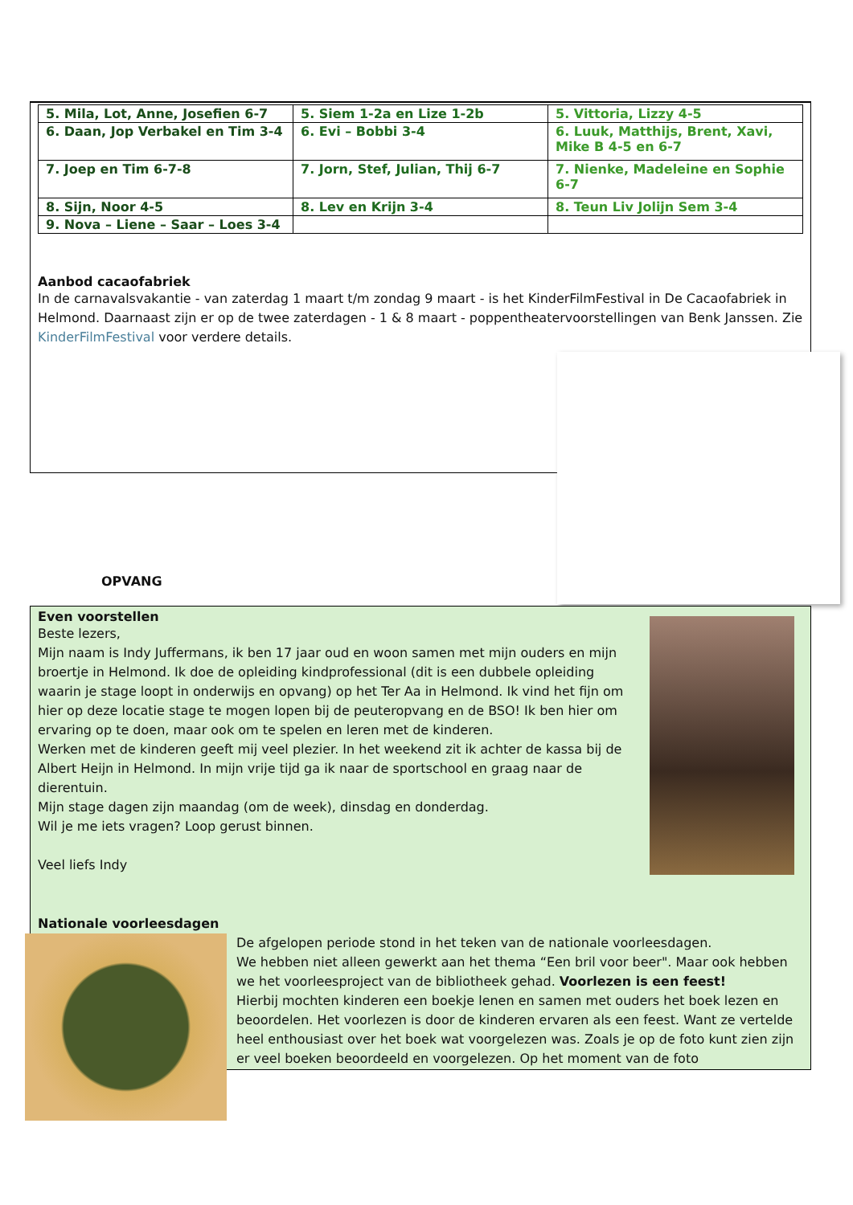| 5. Mila, Lot, Anne, Josefien 6-7 | 5. Siem 1-2a en Lize 1-2b | 5. Vittoria, Lizzy 4-5 |
| 6. Daan, Jop Verbakel en Tim 3-4 | 6. Evi – Bobbi 3-4 | 6. Luuk, Matthijs, Brent, Xavi, Mike B 4-5 en 6-7 |
| 7. Joep en Tim 6-7-8 | 7. Jorn, Stef, Julian, Thij 6-7 | 7. Nienke, Madeleine en Sophie 6-7 |
| 8. Sijn, Noor 4-5 | 8. Lev en Krijn 3-4 | 8. Teun Liv Jolijn Sem 3-4 |
| 9. Nova – Liene – Saar – Loes 3-4 | | |
Aanbod cacaofabriek
In de carnavalsvakantie - van zaterdag 1 maart t/m zondag 9 maart - is het KinderFilmFestival in De Cacaofabriek in Helmond. Daarnaast zijn er op de twee zaterdagen - 1 & 8 maart - poppentheatervoorstellingen van Benk Janssen. Zie KinderFilmFestival voor verdere details.
OPVANG
Even voorstellen
Beste lezers,
Mijn naam is Indy Juffermans, ik ben 17 jaar oud en woon samen met mijn ouders en mijn broertje in Helmond. Ik doe de opleiding kindprofessional (dit is een dubbele opleiding waarin je stage loopt in onderwijs en opvang) op het Ter Aa in Helmond. Ik vind het fijn om hier op deze locatie stage te mogen lopen bij de peuteropvang en de BSO! Ik ben hier om ervaring op te doen, maar ook om te spelen en leren met de kinderen.
Werken met de kinderen geeft mij veel plezier. In het weekend zit ik achter de kassa bij de Albert Heijn in Helmond. In mijn vrije tijd ga ik naar de sportschool en graag naar de dierentuin.
Mijn stage dagen zijn maandag (om de week), dinsdag en donderdag.
Wil je me iets vragen? Loop gerust binnen.
Veel liefs Indy
Nationale voorleesdagen
De afgelopen periode stond in het teken van de nationale voorleesdagen.
We hebben niet alleen gewerkt aan het thema “Een bril voor beer". Maar ook hebben we het voorleesproject van de bibliotheek gehad. Voorlezen is een feest!
Hierbij mochten kinderen een boekje lenen en samen met ouders het boek lezen en beoordelen. Het voorlezen is door de kinderen ervaren als een feest. Want ze vertelde heel enthousiast over het boek wat voorgelezen was. Zoals je op de foto kunt zien zijn er veel boeken beoordeeld en voorgelezen. Op het moment van de foto